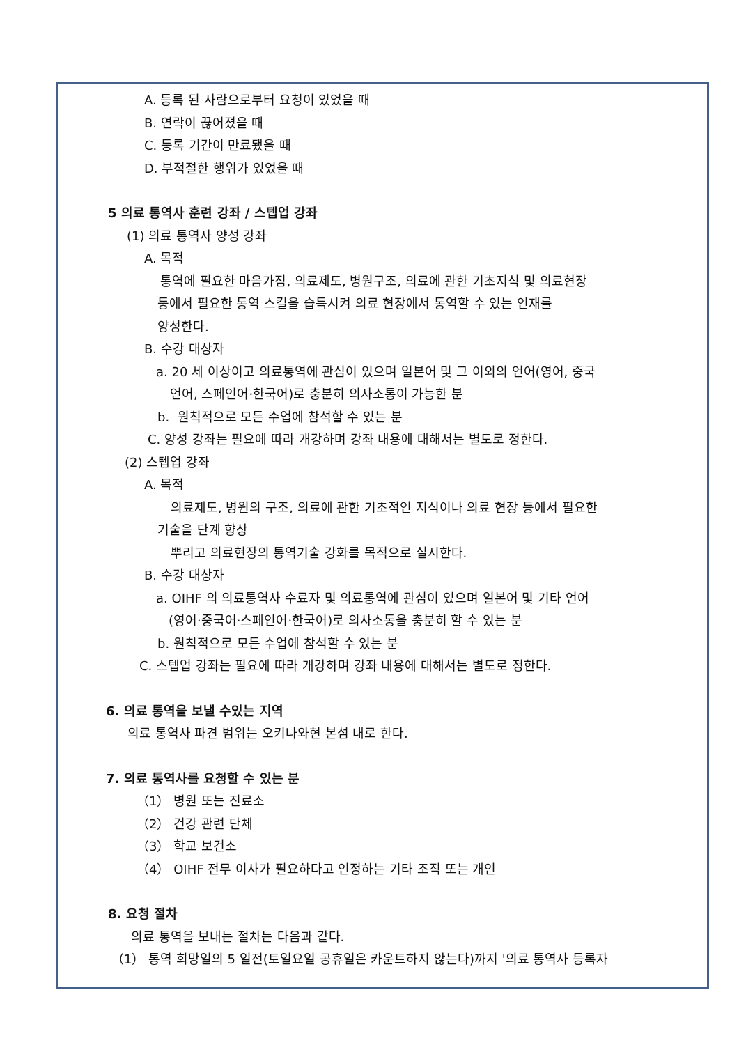A. 등록 된 사람으로부터 요청이 있었을 때
B. 연락이 끊어졌을 때
C. 등록 기간이 만료됐을 때
D. 부적절한 행위가 있었을 때
5 의료 통역사 훈련 강좌 / 스텝업 강좌
(1) 의료 통역사 양성 강좌
A. 목적
통역에 필요한 마음가짐, 의료제도, 병원구조, 의료에 관한 기초지식 및 의료현장
등에서 필요한 통역 스킬을 습득시켜 의료 현장에서 통역할 수 있는 인재를
양성한다.
B. 수강 대상자
a. 20 세 이상이고 의료통역에 관심이 있으며 일본어 및 그 이외의 언어(영어, 중국
언어, 스페인어·한국어)로 충분히 의사소통이 가능한 분
b. 원칙적으로 모든 수업에 참석할 수 있는 분
C. 양성 강좌는 필요에 따라 개강하며 강좌 내용에 대해서는 별도로 정한다.
(2) 스텝업 강좌
A. 목적
의료제도, 병원의 구조, 의료에 관한 기초적인 지식이나 의료 현장 등에서 필요한
기술을 단계 향상
뿌리고 의료현장의 통역기술 강화를 목적으로 실시한다.
B. 수강 대상자
a. OIHF 의 의료통역사 수료자 및 의료통역에 관심이 있으며 일본어 및 기타 언어
(영어·중국어·스페인어·한국어)로 의사소통을 충분히 할 수 있는 분
b. 원칙적으로 모든 수업에 참석할 수 있는 분
C. 스텝업 강좌는 필요에 따라 개강하며 강좌 내용에 대해서는 별도로 정한다.
6. 의료 통역을 보낼 수있는 지역
의료 통역사 파견 범위는 오키나와현 본섬 내로 한다.
7. 의료 통역사를 요청할 수 있는 분
（1） 병원 또는 진료소
（2） 건강 관련 단체
（3） 학교 보건소
（4） OIHF 전무 이사가 필요하다고 인정하는 기타 조직 또는 개인
8. 요청 절차
의료 통역을 보내는 절차는 다음과 같다.
（1） 통역 희망일의 5 일전(토일요일 공휴일은 카운트하지 않는다)까지 '의료 통역사 등록자